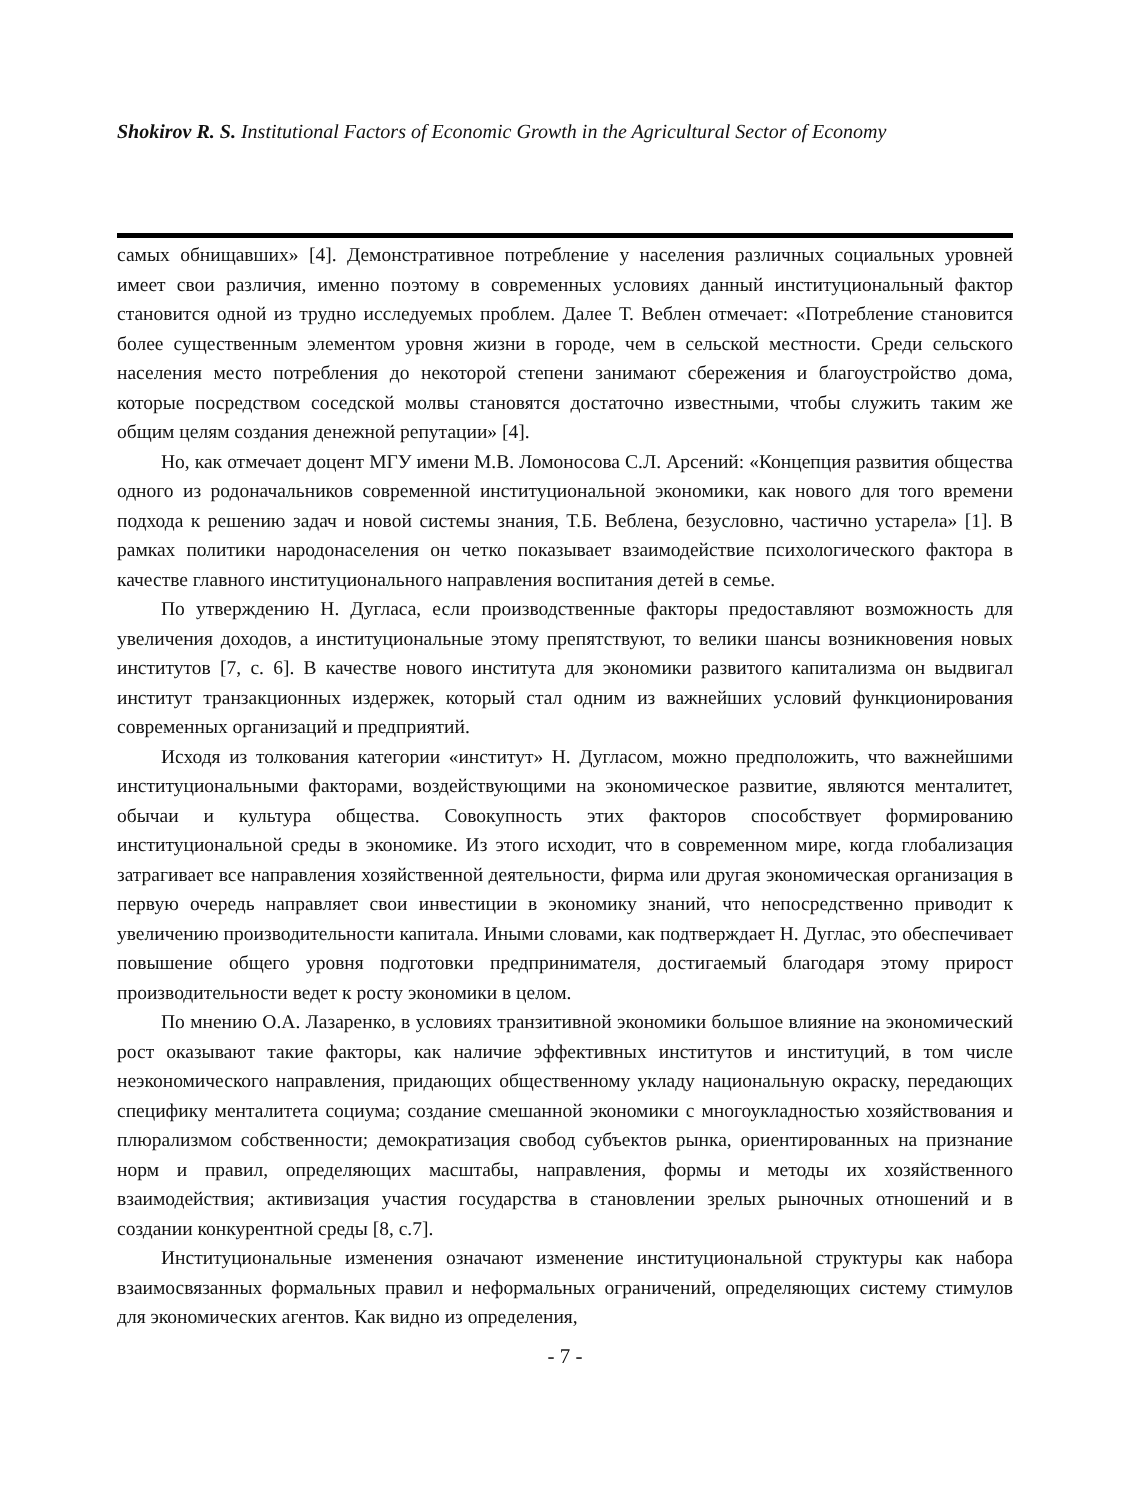Shokirov R. S. Institutional Factors of Economic Growth in the Agricultural Sector of Economy
самых обнищавших» [4]. Демонстративное потребление у населения различных социальных уровней имеет свои различия, именно поэтому в современных условиях данный институциональный фактор становится одной из трудно исследуемых проблем. Далее Т. Веблен отмечает: «Потребление становится более существенным элементом уровня жизни в городе, чем в сельской местности. Среди сельского населения место потребления до некоторой степени занимают сбережения и благоустройство дома, которые посредством соседской молвы становятся достаточно известными, чтобы служить таким же общим целям создания денежной репутации» [4].
Но, как отмечает доцент МГУ имени М.В. Ломоносова С.Л. Арсений: «Концепция развития общества одного из родоначальников современной институциональной экономики, как нового для того времени подхода к решению задач и новой системы знания, Т.Б. Веблена, безусловно, частично устарела» [1]. В рамках политики народонаселения он четко показывает взаимодействие психологического фактора в качестве главного институционального направления воспитания детей в семье.
По утверждению Н. Дугласа, если производственные факторы предоставляют возможность для увеличения доходов, а институциональные этому препятствуют, то велики шансы возникновения новых институтов [7, с. 6]. В качестве нового института для экономики развитого капитализма он выдвигал институт транзакционных издержек, который стал одним из важнейших условий функционирования современных организаций и предприятий.
Исходя из толкования категории «институт» Н. Дугласом, можно предположить, что важнейшими институциональными факторами, воздействующими на экономическое развитие, являются менталитет, обычаи и культура общества. Совокупность этих факторов способствует формированию институциональной среды в экономике. Из этого исходит, что в современном мире, когда глобализация затрагивает все направления хозяйственной деятельности, фирма или другая экономическая организация в первую очередь направляет свои инвестиции в экономику знаний, что непосредственно приводит к увеличению производительности капитала. Иными словами, как подтверждает Н. Дуглас, это обеспечивает повышение общего уровня подготовки предпринимателя, достигаемый благодаря этому прирост производительности ведет к росту экономики в целом.
По мнению О.А. Лазаренко, в условиях транзитивной экономики большое влияние на экономический рост оказывают такие факторы, как наличие эффективных институтов и институций, в том числе неэкономического направления, придающих общественному укладу национальную окраску, передающих специфику менталитета социума; создание смешанной экономики с многоукладностью хозяйствования и плюрализмом собственности; демократизация свобод субъектов рынка, ориентированных на признание норм и правил, определяющих масштабы, направления, формы и методы их хозяйственного взаимодействия; активизация участия государства в становлении зрелых рыночных отношений и в создании конкурентной среды [8, с.7].
Институциональные изменения означают изменение институциональной структуры как набора взаимосвязанных формальных правил и неформальных ограничений, определяющих систему стимулов для экономических агентов. Как видно из определения,
- 7 -